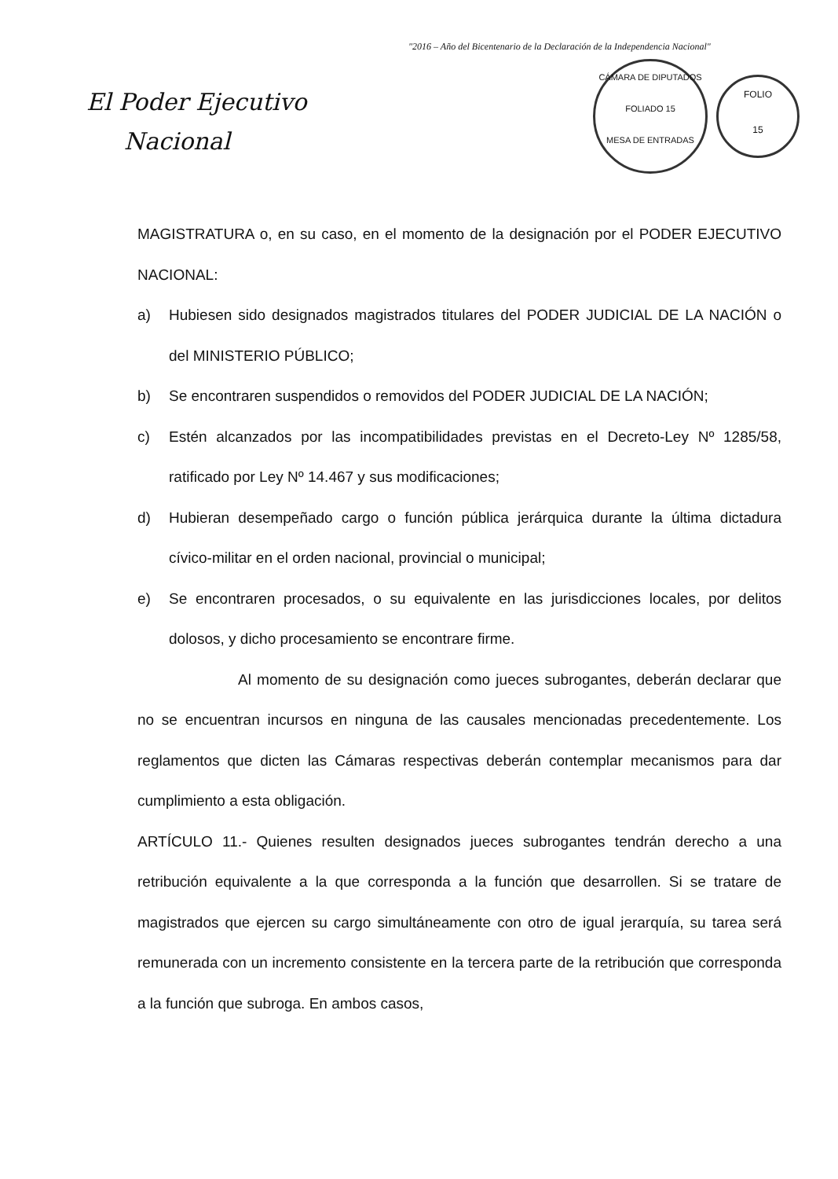"2016 – Año del Bicentenario de la Declaración de la Independencia Nacional"
El Poder Ejecutivo
Nacional
CÁMARA DE DIPUTADOS
FOLIADO 15
MESA DE ENTRADAS
FOLIO
15
MAGISTRATURA o, en su caso, en el momento de la designación por el PODER EJECUTIVO NACIONAL:
a) Hubiesen sido designados magistrados titulares del PODER JUDICIAL DE LA NACIÓN o del MINISTERIO PÚBLICO;
b) Se encontraren suspendidos o removidos del PODER JUDICIAL DE LA NACIÓN;
c) Estén alcanzados por las incompatibilidades previstas en el Decreto-Ley Nº 1285/58, ratificado por Ley Nº 14.467 y sus modificaciones;
d) Hubieran desempeñado cargo o función pública jerárquica durante la última dictadura cívico-militar en el orden nacional, provincial o municipal;
e) Se encontraren procesados, o su equivalente en las jurisdicciones locales, por delitos dolosos, y dicho procesamiento se encontrare firme.
Al momento de su designación como jueces subrogantes, deberán declarar que no se encuentran incursos en ninguna de las causales mencionadas precedentemente. Los reglamentos que dicten las Cámaras respectivas deberán contemplar mecanismos para dar cumplimiento a esta obligación.
ARTÍCULO 11.- Quienes resulten designados jueces subrogantes tendrán derecho a una retribución equivalente a la que corresponda a la función que desarrollen. Si se tratare de magistrados que ejercen su cargo simultáneamente con otro de igual jerarquía, su tarea será remunerada con un incremento consistente en la tercera parte de la retribución que corresponda a la función que subroga. En ambos casos,